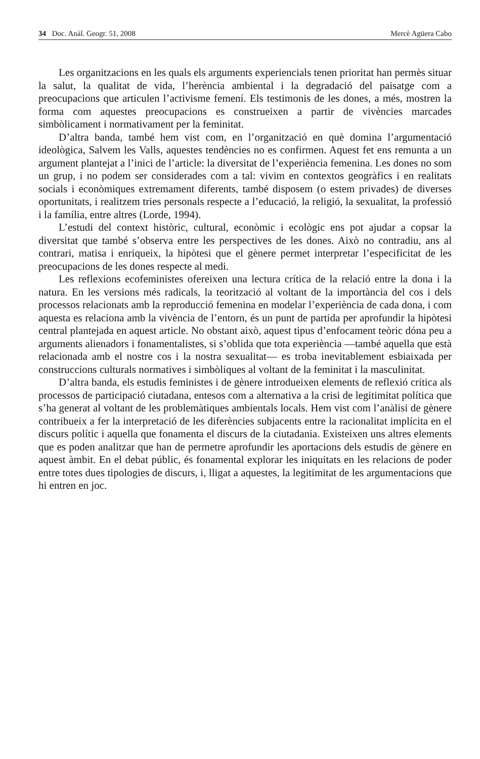34 Doc. Anàl. Geogr. 51, 2008 Mercè Agüera Cabo
Les organitzacions en les quals els arguments experiencials tenen prioritat han permès situar la salut, la qualitat de vida, l’herència ambiental i la degradació del paisatge com a preocupacions que articulen l’activisme femení. Els testimonis de les dones, a més, mostren la forma com aquestes preocupacions es construeixen a partir de vivències marcades simbòlicament i normativament per la feminitat.
D’altra banda, també hem vist com, en l’organització en què domina l’argumentació ideològica, Salvem les Valls, aquestes tendències no es confirmen. Aquest fet ens remunta a un argument plantejat a l’inici de l’article: la diversitat de l’experiència femenina. Les dones no som un grup, i no podem ser considerades com a tal: vivim en contextos geogràfics i en realitats socials i econòmiques extremament diferents, també disposem (o estem privades) de diverses oportunitats, i realitzem tries personals respecte a l’educació, la religió, la sexualitat, la professió i la família, entre altres (Lorde, 1994).
L’estudi del context històric, cultural, econòmic i ecològic ens pot ajudar a copsar la diversitat que també s’observa entre les perspectives de les dones. Això no contradiu, ans al contrari, matisa i enriqueix, la hipòtesi que el gènere permet interpretar l’especificitat de les preocupacions de les dones respecte al medi.
Les reflexions ecofeministes ofereixen una lectura crítica de la relació entre la dona i la natura. En les versions més radicals, la teorització al voltant de la importància del cos i dels processos relacionats amb la reproducció femenina en modelar l’experiència de cada dona, i com aquesta es relaciona amb la vivència de l’entorn, és un punt de partida per aprofundir la hipòtesi central plantejada en aquest article. No obstant això, aquest tipus d’enfocament teòric dóna peu a arguments alienadors i fonamentalistes, si s’oblida que tota experiència —també aquella que està relacionada amb el nostre cos i la nostra sexualitat— es troba inevitablement esbiaixada per construccions culturals normatives i simbòliques al voltant de la feminitat i la masculinitat.
D’altra banda, els estudis feministes i de gènere introdueixen elements de reflexió crítica als processos de participació ciutadana, entesos com a alternativa a la crisi de legitimitat política que s’ha generat al voltant de les problemàtiques ambientals locals. Hem vist com l’anàlisi de gènere contribueix a fer la interpretació de les diferències subjacents entre la racionalitat implícita en el discurs polític i aquella que fonamenta el discurs de la ciutadania. Existeixen uns altres elements que es poden analitzar que han de permetre aprofundir les aportacions dels estudis de gènere en aquest àmbit. En el debat públic, és fonamental explorar les iniquitats en les relacions de poder entre totes dues tipologies de discurs, i, lligat a aquestes, la legitimitat de les argumentacions que hi entren en joc.